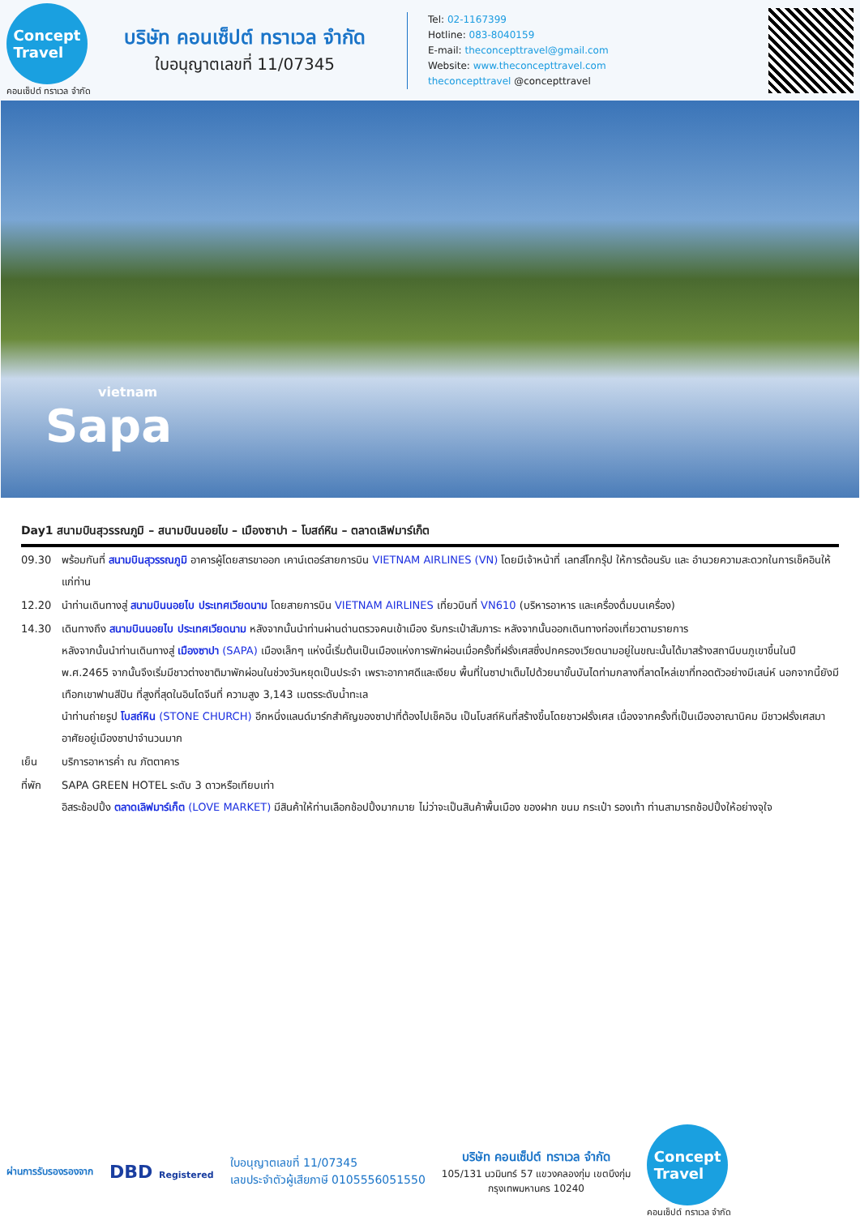Concept
Travel
คอนเซ็ปต์ ทราเวล จำกัด
บริษัท คอนเซ็ปต์ ทราเวล จำกัด
ใบอนุญาตเลขที่ 11/07345
Tel: 02-1167399
Hotline: 083-8040159
E-mail: theconcepttravel@gmail.com
Website: www.theconcepttravel.com
theconcepttravel @concepttravel
vietnam
Sapa
Day1 สนามบินสุวรรณภูมิ – สนามบินนอยไบ – เมืองซาปา – โบสถ์หิน – ตลาดเลิฟมาร์เก็ต
09.30 พร้อมกันที่ สนามบินสุวรรณภูมิ อาคารผู้โดยสารขาออก เคาน์เตอร์สายการบิน VIETNAM AIRLINES (VN) โดยมีเจ้าหน้าที่ เลทส์โกกรุ๊ป ให้การต้อนรับ และ อำนวยความสะดวกในการเช็คอินให้แก่ท่าน
12.20 นำท่านเดินทางสู่ สนามบินนอยไบ ประเทศเวียดนาม โดยสายการบิน VIETNAM AIRLINES เที่ยวบินที่ VN610 (บริหารอาหาร และเครื่องดื่มบนเครื่อง)
14.30 เดินทางถึง สนามบินนอยไบ ประเทศเวียดนาม หลังจากนั้นนำท่านผ่านด่านตรวจคนเข้าเมือง รับกระเป๋าสัมภาระ หลังจากนั้นออกเดินทางท่องเที่ยวตามรายการ
หลังจากนั้นนำท่านเดินทางสู่ เมืองซาปา (SAPA) เมืองเล็กๆ แห่งนี้เริ่มต้นเป็นเมืองแห่งการพักผ่อนเมื่อครั้งที่ฝรั่งเศสซึ่งปกครองเวียดนามอยู่ในขณะนั้นได้มาสร้างสถานีบนภูเขาขึ้นในปี พ.ศ.2465 จากนั้นจึงเริ่มมีชาวต่างชาติมาพักผ่อนในช่วงวันหยุดเป็นประจำ เพราะอากาศดีและเงียบ พื้นที่ในซาปาเต็มไปด้วยนาขั้นบันไดท่ามกลางที่ลาดไหล่เขาที่ทอดตัวอย่างมีเสน่ห์ นอกจากนี้ยังมีเทือกเขาฟานสีปัน ที่สูงที่สุดในอินโดจีนที่ ความสูง 3,143 เมตรระดับน้ำทะเล
นำท่านถ่ายรูป โบสถ์หิน (STONE CHURCH) อีกหนึ่งแลนด์มาร์กสำคัญของซาปาที่ต้องไปเช็คอิน เป็นโบสถ์หินที่สร้างขึ้นโดยชาวฝรั่งเศส เนื่องจากครั้งที่เป็นเมืองอาณานิคม มีชาวฝรั่งเศสมาอาศัยอยู่เมืองซาปาจำนวนมาก
เย็น บริการอาหารค่ำ ณ ภัตตาคาร
ที่พัก SAPA GREEN HOTEL ระดับ 3 ดาวหรือเทียบเท่า
อิสระช้อปปิ้ง ตลาดเลิฟมาร์เก็ต (LOVE MARKET) มีสินค้าให้ท่านเลือกช้อปปิ้งมากมาย ไม่ว่าจะเป็นสินค้าพื้นเมือง ของฝาก ขนม กระเป๋า รองเท้า ท่านสามารถช้อปปิ้งให้อย่างจุใจ
ผ่านการรับรองรองจาก
DBD Registered
ใบอนุญาตเลขที่ 11/07345
เลขประจำตัวผู้เสียภาษี 0105556051550
บริษัท คอนเซ็ปต์ ทราเวล จำกัด
105/131 นวมินทร์ 57 แขวงคลองกุ่ม เขตบึงกุ่ม
กรุงเทพมหานคร 10240
Concept
Travel
คอนเซ็ปต์ ทราเวล จำกัด